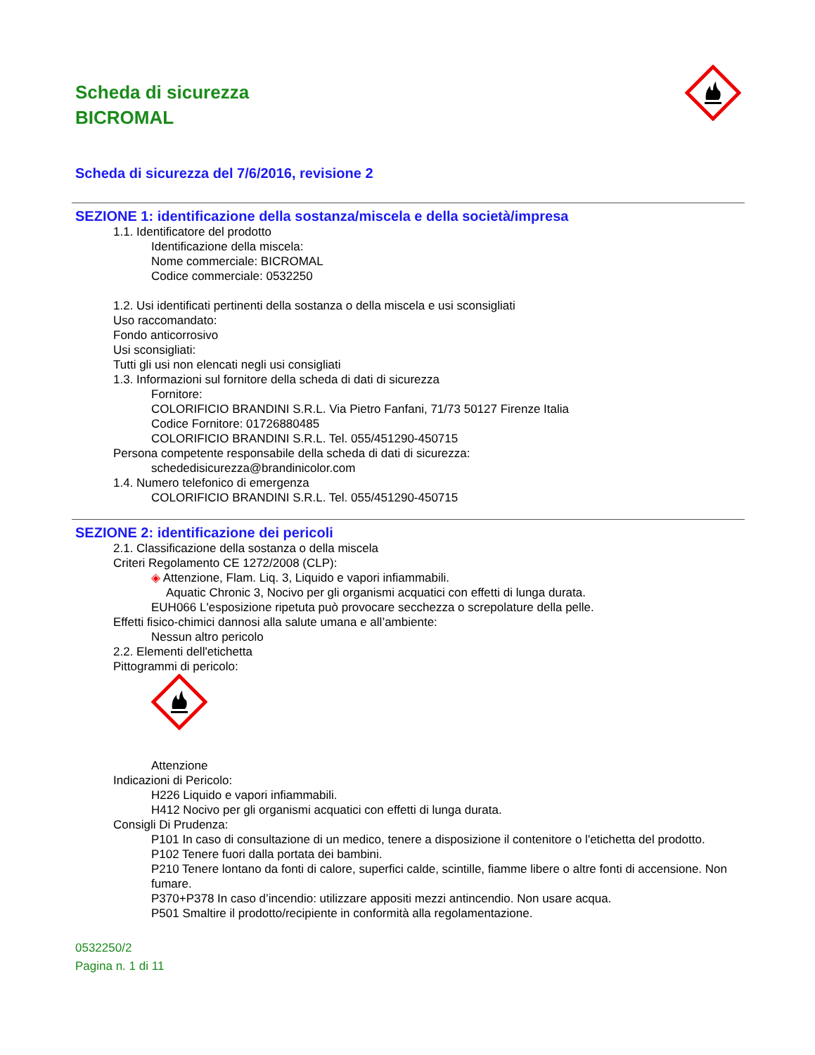Scheda di sicurezza
BICROMAL
Scheda di sicurezza del 7/6/2016, revisione 2
SEZIONE 1: identificazione della sostanza/miscela e della società/impresa
1.1. Identificatore del prodotto
Identificazione della miscela:
Nome commerciale: BICROMAL
Codice commerciale: 0532250
1.2. Usi identificati pertinenti della sostanza o della miscela e usi sconsigliati
Uso raccomandato:
Fondo anticorrosivo
Usi sconsigliati:
Tutti gli usi non elencati negli usi consigliati
1.3. Informazioni sul fornitore della scheda di dati di sicurezza
Fornitore:
COLORIFICIO BRANDINI S.R.L. Via Pietro Fanfani, 71/73 50127 Firenze Italia
Codice Fornitore: 01726880485
COLORIFICIO BRANDINI S.R.L. Tel. 055/451290-450715
Persona competente responsabile della scheda di dati di sicurezza:
schededisicurezza@brandinicolor.com
1.4. Numero telefonico di emergenza
COLORIFICIO BRANDINI S.R.L. Tel. 055/451290-450715
SEZIONE 2: identificazione dei pericoli
2.1. Classificazione della sostanza o della miscela
Criteri Regolamento CE 1272/2008 (CLP):
◈ Attenzione, Flam. Liq. 3, Liquido e vapori infiammabili.
Aquatic Chronic 3, Nocivo per gli organismi acquatici con effetti di lunga durata.
EUH066 L'esposizione ripetuta può provocare secchezza o screpolature della pelle.
Effetti fisico-chimici dannosi alla salute umana e all’ambiente:
Nessun altro pericolo
2.2. Elementi dell'etichetta
Pittogrammi di pericolo:
Attenzione
Indicazioni di Pericolo:
H226 Liquido e vapori infiammabili.
H412 Nocivo per gli organismi acquatici con effetti di lunga durata.
Consigli Di Prudenza:
P101 In caso di consultazione di un medico, tenere a disposizione il contenitore o l'etichetta del prodotto.
P102 Tenere fuori dalla portata dei bambini.
P210 Tenere lontano da fonti di calore, superfici calde, scintille, fiamme libere o altre fonti di accensione. Non fumare.
P370+P378 In caso d’incendio: utilizzare appositi mezzi antincendio. Non usare acqua.
P501 Smaltire il prodotto/recipiente in conformità alla regolamentazione.
0532250/2
Pagina n. 1 di 11